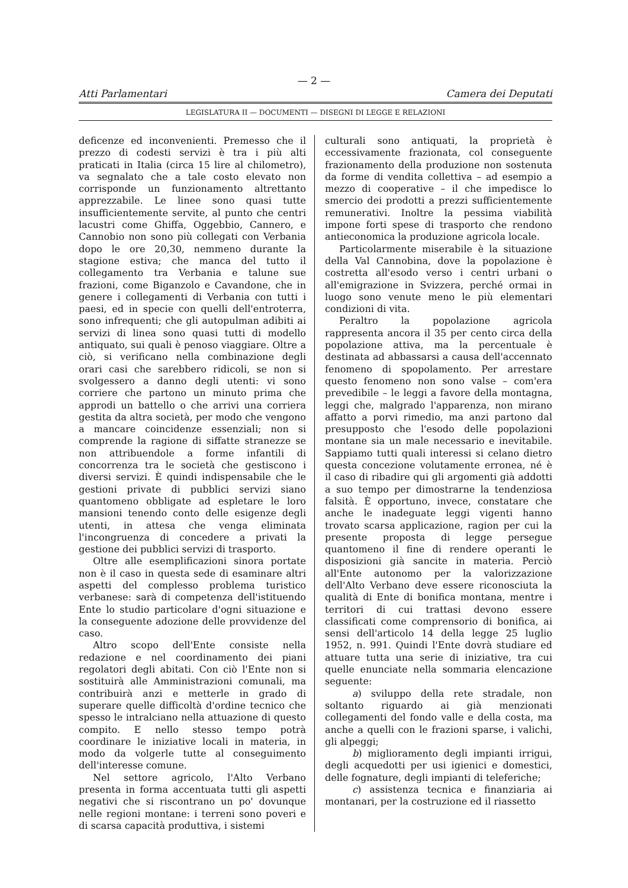— 2 —
Atti Parlamentari Camera dei Deputati
LEGISLATURA II — DOCUMENTI — DISEGNI DI LEGGE E RELAZIONI
deficenze ed inconvenienti. Premesso che il prezzo di codesti servizi è tra i più alti praticati in Italia (circa 15 lire al chilometro), va segnalato che a tale costo elevato non corrisponde un funzionamento altrettanto apprezzabile. Le linee sono quasi tutte insufficientemente servite, al punto che centri lacustri come Ghiffa, Oggebbio, Cannero, e Cannobio non sono più collegati con Verbania dopo le ore 20,30, nemmeno durante la stagione estiva; che manca del tutto il collegamento tra Verbania e talune sue frazioni, come Biganzolo e Cavandone, che in genere i collegamenti di Verbania con tutti i paesi, ed in specie con quelli dell'entroterra, sono infrequenti; che gli autopulman adibiti ai servizi di linea sono quasi tutti di modello antiquato, sui quali è penoso viaggiare. Oltre a ciò, si verificano nella combinazione degli orari casi che sarebbero ridicoli, se non si svolgessero a danno degli utenti: vi sono corriere che partono un minuto prima che approdi un battello o che arrivi una corriera gestita da altra società, per modo che vengono a mancare coincidenze essenziali; non si comprende la ragione di siffatte stranezze se non attribuendole a forme infantili di concorrenza tra le società che gestiscono i diversi servizi. È quindi indispensabile che le gestioni private di pubblici servizi siano quantomeno obbligate ad espletare le loro mansioni tenendo conto delle esigenze degli utenti, in attesa che venga eliminata l'incongruenza di concedere a privati la gestione dei pubblici servizi di trasporto.
Oltre alle esemplificazioni sinora portate non è il caso in questa sede di esaminare altri aspetti del complesso problema turistico verbanese: sarà di competenza dell'istituendo Ente lo studio particolare d'ogni situazione e la conseguente adozione delle provvidenze del caso.
Altro scopo dell'Ente consiste nella redazione e nel coordinamento dei piani regolatori degli abitati. Con ciò l'Ente non si sostituirà alle Amministrazioni comunali, ma contribuirà anzi e metterle in grado di superare quelle difficoltà d'ordine tecnico che spesso le intralciano nella attuazione di questo compito. E nello stesso tempo potrà coordinare le iniziative locali in materia, in modo da volgerle tutte al conseguimento dell'interesse comune.
Nel settore agricolo, l'Alto Verbano presenta in forma accentuata tutti gli aspetti negativi che si riscontrano un po' dovunque nelle regioni montane: i terreni sono poveri e di scarsa capacità produttiva, i sistemi
culturali sono antiquati, la proprietà è eccessivamente frazionata, col conseguente frazionamento della produzione non sostenuta da forme di vendita collettiva – ad esempio a mezzo di cooperative – il che impedisce lo smercio dei prodotti a prezzi sufficientemente remunerativi. Inoltre la pessima viabilità impone forti spese di trasporto che rendono antieconomica la produzione agricola locale.
Particolarmente miserabile è la situazione della Val Cannobina, dove la popolazione è costretta all'esodo verso i centri urbani o all'emigrazione in Svizzera, perché ormai in luogo sono venute meno le più elementari condizioni di vita.
Peraltro la popolazione agricola rappresenta ancora il 35 per cento circa della popolazione attiva, ma la percentuale è destinata ad abbassarsi a causa dell'accennato fenomeno di spopolamento. Per arrestare questo fenomeno non sono valse – com'era prevedibile – le leggi a favore della montagna, leggi che, malgrado l'apparenza, non mirano affatto a porvi rimedio, ma anzi partono dal presupposto che l'esodo delle popolazioni montane sia un male necessario e inevitabile. Sappiamo tutti quali interessi si celano dietro questa concezione volutamente erronea, né è il caso di ribadire qui gli argomenti già addotti a suo tempo per dimostrarne la tendenziosa falsità. È opportuno, invece, constatare che anche le inadeguate leggi vigenti hanno trovato scarsa applicazione, ragion per cui la presente proposta di legge persegue quantomeno il fine di rendere operanti le disposizioni già sancite in materia. Perciò all'Ente autonomo per la valorizzazione dell'Alto Verbano deve essere riconosciuta la qualità di Ente di bonifica montana, mentre i territori di cui trattasi devono essere classificati come comprensorio di bonifica, ai sensi dell'articolo 14 della legge 25 luglio 1952, n. 991. Quindi l'Ente dovrà studiare ed attuare tutta una serie di iniziative, tra cui quelle enunciate nella sommaria elencazione seguente:
a) sviluppo della rete stradale, non soltanto riguardo ai già menzionati collegamenti del fondo valle e della costa, ma anche a quelli con le frazioni sparse, i valichi, gli alpeggi;
b) miglioramento degli impianti irrigui, degli acquedotti per usi igienici e domestici, delle fognature, degli impianti di teleferiche;
c) assistenza tecnica e finanziaria ai montanari, per la costruzione ed il riassetto